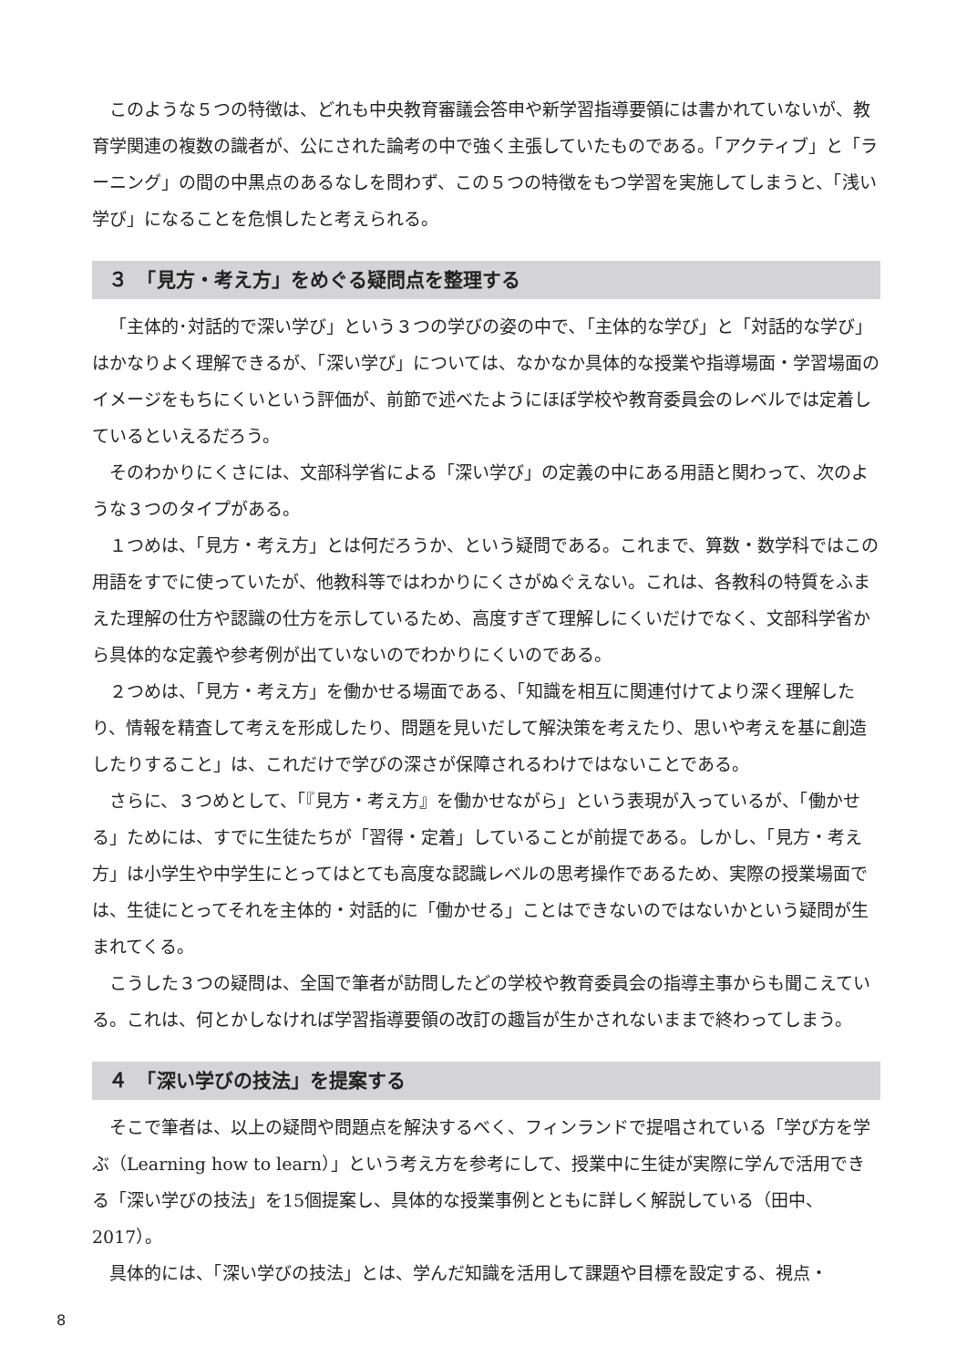このような５つの特徴は、どれも中央教育審議会答申や新学習指導要領には書かれていないが、教育学関連の複数の識者が、公にされた論考の中で強く主張していたものである。「アクティブ」と「ラーニング」の間の中黒点のあるなしを問わず、この５つの特徴をもつ学習を実施してしまうと、「浅い学び」になることを危惧したと考えられる。
３　「見方・考え方」をめぐる疑問点を整理する
「主体的･対話的で深い学び」という３つの学びの姿の中で､「主体的な学び」と「対話的な学び」はかなりよく理解できるが、「深い学び」については、なかなか具体的な授業や指導場面・学習場面のイメージをもちにくいという評価が、前節で述べたようにほぼ学校や教育委員会のレベルでは定着しているといえるだろう。
そのわかりにくさには、文部科学省による「深い学び」の定義の中にある用語と関わって、次のような３つのタイプがある。
１つめは、「見方・考え方」とは何だろうか、という疑問である。これまで、算数・数学科ではこの用語をすでに使っていたが、他教科等ではわかりにくさがぬぐえない。これは、各教科の特質をふまえた理解の仕方や認識の仕方を示しているため、高度すぎて理解しにくいだけでなく、文部科学省から具体的な定義や参考例が出ていないのでわかりにくいのである。
２つめは、「見方・考え方」を働かせる場面である、「知識を相互に関連付けてより深く理解したり、情報を精査して考えを形成したり、問題を見いだして解決策を考えたり、思いや考えを基に創造したりすること」は、これだけで学びの深さが保障されるわけではないことである。
さらに、３つめとして、「『見方・考え方』を働かせながら」という表現が入っているが、「働かせる」ためには、すでに生徒たちが「習得・定着」していることが前提である。しかし、「見方・考え方」は小学生や中学生にとってはとても高度な認識レベルの思考操作であるため、実際の授業場面では、生徒にとってそれを主体的・対話的に「働かせる」ことはできないのではないかという疑問が生まれてくる。
こうした３つの疑問は、全国で筆者が訪問したどの学校や教育委員会の指導主事からも聞こえている。これは、何とかしなければ学習指導要領の改訂の趣旨が生かされないままで終わってしまう。
４　「深い学びの技法」を提案する
そこで筆者は、以上の疑問や問題点を解決するべく、フィンランドで提唱されている「学び方を学ぶ（Learning how to learn）」という考え方を参考にして、授業中に生徒が実際に学んで活用できる「深い学びの技法」を15個提案し、具体的な授業事例とともに詳しく解説している（田中、2017）。
具体的には、「深い学びの技法」とは、学んだ知識を活用して課題や目標を設定する、視点・
8